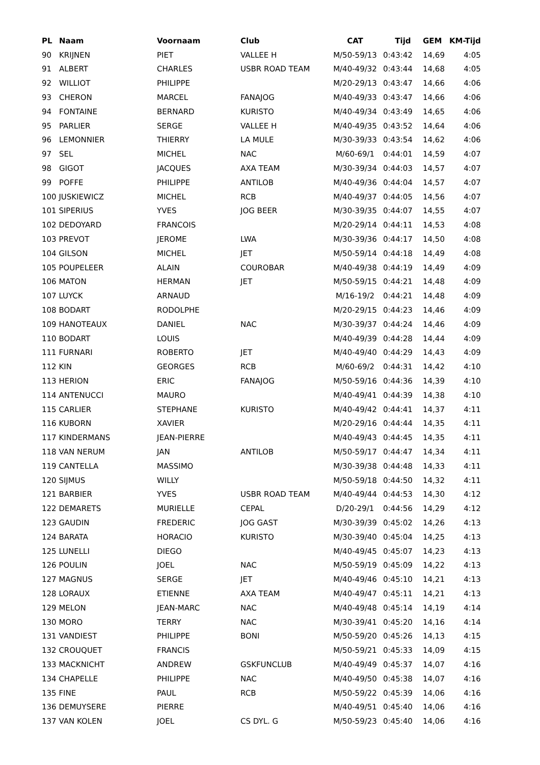| PL | Naam | Voornaam | Club | CAT | Tijd | GEM | KM-Tijd |
| --- | --- | --- | --- | --- | --- | --- | --- |
| 90 | KRIJNEN | PIET | VALLEE H | M/50-59/13 | 0:43:42 | 14,69 | 4:05 |
| 91 | ALBERT | CHARLES | USBR ROAD TEAM | M/40-49/32 | 0:43:44 | 14,68 | 4:05 |
| 92 | WILLIOT | PHILIPPE | | M/20-29/13 | 0:43:47 | 14,66 | 4:06 |
| 93 | CHERON | MARCEL | FANAJOG | M/40-49/33 | 0:43:47 | 14,66 | 4:06 |
| 94 | FONTAINE | BERNARD | KURISTO | M/40-49/34 | 0:43:49 | 14,65 | 4:06 |
| 95 | PARLIER | SERGE | VALLEE H | M/40-49/35 | 0:43:52 | 14,64 | 4:06 |
| 96 | LEMONNIER | THIERRY | LA MULE | M/30-39/33 | 0:43:54 | 14,62 | 4:06 |
| 97 | SEL | MICHEL | NAC | M/60-69/1 | 0:44:01 | 14,59 | 4:07 |
| 98 | GIGOT | JACQUES | AXA TEAM | M/30-39/34 | 0:44:03 | 14,57 | 4:07 |
| 99 | POFFE | PHILIPPE | ANTILOB | M/40-49/36 | 0:44:04 | 14,57 | 4:07 |
| 100 JUSKIEWICZ | | MICHEL | RCB | M/40-49/37 | 0:44:05 | 14,56 | 4:07 |
| 101 SIPERIUS | | YVES | JOG BEER | M/30-39/35 | 0:44:07 | 14,55 | 4:07 |
| 102 DEDOYARD | | FRANCOIS | | M/20-29/14 | 0:44:11 | 14,53 | 4:08 |
| 103 PREVOT | | JEROME | LWA | M/30-39/36 | 0:44:17 | 14,50 | 4:08 |
| 104 GILSON | | MICHEL | JET | M/50-59/14 | 0:44:18 | 14,49 | 4:08 |
| 105 POUPELEER | | ALAIN | COUROBAR | M/40-49/38 | 0:44:19 | 14,49 | 4:09 |
| 106 MATON | | HERMAN | JET | M/50-59/15 | 0:44:21 | 14,48 | 4:09 |
| 107 LUYCK | | ARNAUD | | M/16-19/2 | 0:44:21 | 14,48 | 4:09 |
| 108 BODART | | RODOLPHE | | M/20-29/15 | 0:44:23 | 14,46 | 4:09 |
| 109 HANOTEAUX | | DANIEL | NAC | M/30-39/37 | 0:44:24 | 14,46 | 4:09 |
| 110 BODART | | LOUIS | | M/40-49/39 | 0:44:28 | 14,44 | 4:09 |
| 111 FURNARI | | ROBERTO | JET | M/40-49/40 | 0:44:29 | 14,43 | 4:09 |
| 112 KIN | | GEORGES | RCB | M/60-69/2 | 0:44:31 | 14,42 | 4:10 |
| 113 HERION | | ERIC | FANAJOG | M/50-59/16 | 0:44:36 | 14,39 | 4:10 |
| 114 ANTENUCCI | | MAURO | | M/40-49/41 | 0:44:39 | 14,38 | 4:10 |
| 115 CARLIER | | STEPHANE | KURISTO | M/40-49/42 | 0:44:41 | 14,37 | 4:11 |
| 116 KUBORN | | XAVIER | | M/20-29/16 | 0:44:44 | 14,35 | 4:11 |
| 117 KINDERMANS | | JEAN-PIERRE | | M/40-49/43 | 0:44:45 | 14,35 | 4:11 |
| 118 VAN NERUM | | JAN | ANTILOB | M/50-59/17 | 0:44:47 | 14,34 | 4:11 |
| 119 CANTELLA | | MASSIMO | | M/30-39/38 | 0:44:48 | 14,33 | 4:11 |
| 120 SIJMUS | | WILLY | | M/50-59/18 | 0:44:50 | 14,32 | 4:11 |
| 121 BARBIER | | YVES | USBR ROAD TEAM | M/40-49/44 | 0:44:53 | 14,30 | 4:12 |
| 122 DEMARETS | | MURIELLE | CEPAL | D/20-29/1 | 0:44:56 | 14,29 | 4:12 |
| 123 GAUDIN | | FREDERIC | JOG GAST | M/30-39/39 | 0:45:02 | 14,26 | 4:13 |
| 124 BARATA | | HORACIO | KURISTO | M/30-39/40 | 0:45:04 | 14,25 | 4:13 |
| 125 LUNELLI | | DIEGO | | M/40-49/45 | 0:45:07 | 14,23 | 4:13 |
| 126 POULIN | | JOEL | NAC | M/50-59/19 | 0:45:09 | 14,22 | 4:13 |
| 127 MAGNUS | | SERGE | JET | M/40-49/46 | 0:45:10 | 14,21 | 4:13 |
| 128 LORAUX | | ETIENNE | AXA TEAM | M/40-49/47 | 0:45:11 | 14,21 | 4:13 |
| 129 MELON | | JEAN-MARC | NAC | M/40-49/48 | 0:45:14 | 14,19 | 4:14 |
| 130 MORO | | TERRY | NAC | M/30-39/41 | 0:45:20 | 14,16 | 4:14 |
| 131 VANDIEST | | PHILIPPE | BONI | M/50-59/20 | 0:45:26 | 14,13 | 4:15 |
| 132 CROUQUET | | FRANCIS | | M/50-59/21 | 0:45:33 | 14,09 | 4:15 |
| 133 MACKNICHT | | ANDREW | GSKFUNCLUB | M/40-49/49 | 0:45:37 | 14,07 | 4:16 |
| 134 CHAPELLE | | PHILIPPE | NAC | M/40-49/50 | 0:45:38 | 14,07 | 4:16 |
| 135 FINE | | PAUL | RCB | M/50-59/22 | 0:45:39 | 14,06 | 4:16 |
| 136 DEMUYSERE | | PIERRE | | M/40-49/51 | 0:45:40 | 14,06 | 4:16 |
| 137 VAN KOLEN | | JOEL | CS DYL. G | M/50-59/23 | 0:45:40 | 14,06 | 4:16 |